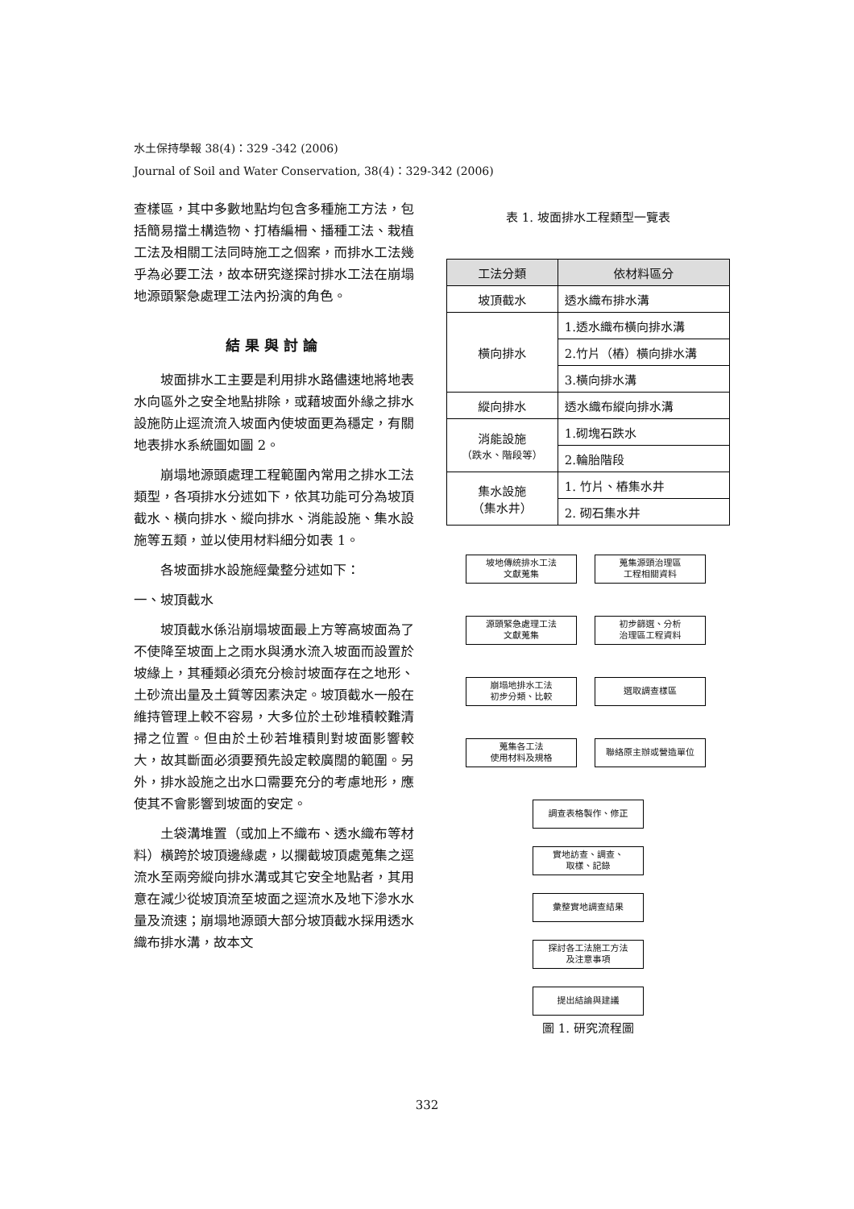水土保持學報 38(4)：329 -342 (2006)
Journal of Soil and Water Conservation, 38(4)：329-342 (2006)
查樣區，其中多數地點均包含多種施工方法，包括簡易擋土構造物、打樁編柵、播種工法、栽植工法及相關工法同時施工之個案，而排水工法幾乎為必要工法，故本研究遂探討排水工法在崩塌地源頭緊急處理工法內扮演的角色。
結果與討論
坡面排水工主要是利用排水路儘速地將地表水向區外之安全地點排除，或藉坡面外緣之排水設施防止逕流流入坡面內使坡面更為穩定，有關地表排水系統圖如圖 2。
崩塌地源頭處理工程範圍內常用之排水工法類型，各項排水分述如下，依其功能可分為坡頂截水、橫向排水、縱向排水、消能設施、集水設施等五類，並以使用材料細分如表 1。
各坡面排水設施經彙整分述如下：
一、坡頂截水
坡頂截水係沿崩塌坡面最上方等高坡面為了不使降至坡面上之雨水與湧水流入坡面而設置於坡緣上，其種類必須充分檢討坡面存在之地形、土砂流出量及土質等因素決定。坡頂截水一般在維持管理上較不容易，大多位於土砂堆積較難清掃之位置。但由於土砂若堆積則對坡面影響較大，故其斷面必須要預先設定較廣闊的範圍。另外，排水設施之出水口需要充分的考慮地形，應使其不會影響到坡面的安定。
土袋溝堆置（或加上不織布、透水織布等材料）橫跨於坡頂邊緣處，以攔截坡頂處蒐集之逕流水至兩旁縱向排水溝或其它安全地點者，其用意在減少從坡頂流至坡面之逕流水及地下滲水水量及流速；崩塌地源頭大部分坡頂截水採用透水織布排水溝，故本文
表 1. 坡面排水工程類型一覽表
| 工法分類 | 依材料區分 |
| --- | --- |
| 坡頂截水 | 透水織布排水溝 |
| 橫向排水 | 1.透水織布橫向排水溝 |
| | 2.竹片（樁）橫向排水溝 |
| | 3.橫向排水溝 |
| 縱向排水 | 透水織布縱向排水溝 |
| 消能設施 （跌水、階段等） | 1.砌塊石跌水 |
| | 2.輪胎階段 |
| 集水設施 （集水井） | 1. 竹片、樁集水井 |
| | 2. 砌石集水井 |
坡地傳統排水工法
文獻蒐集
蒐集源頭治理區
工程相關資料
源頭緊急處理工法
文獻蒐集
初步篩選、分析
治理區工程資料
崩塌地排水工法
初步分類、比較
選取調查樣區
蒐集各工法
使用材料及規格
聯絡原主辦或營造單位
調查表格製作、修正
實地訪查、調查、
取樣、記錄
彙整實地調查結果
探討各工法施工方法
及注意事項
提出結論與建議
圖 1. 研究流程圖
332